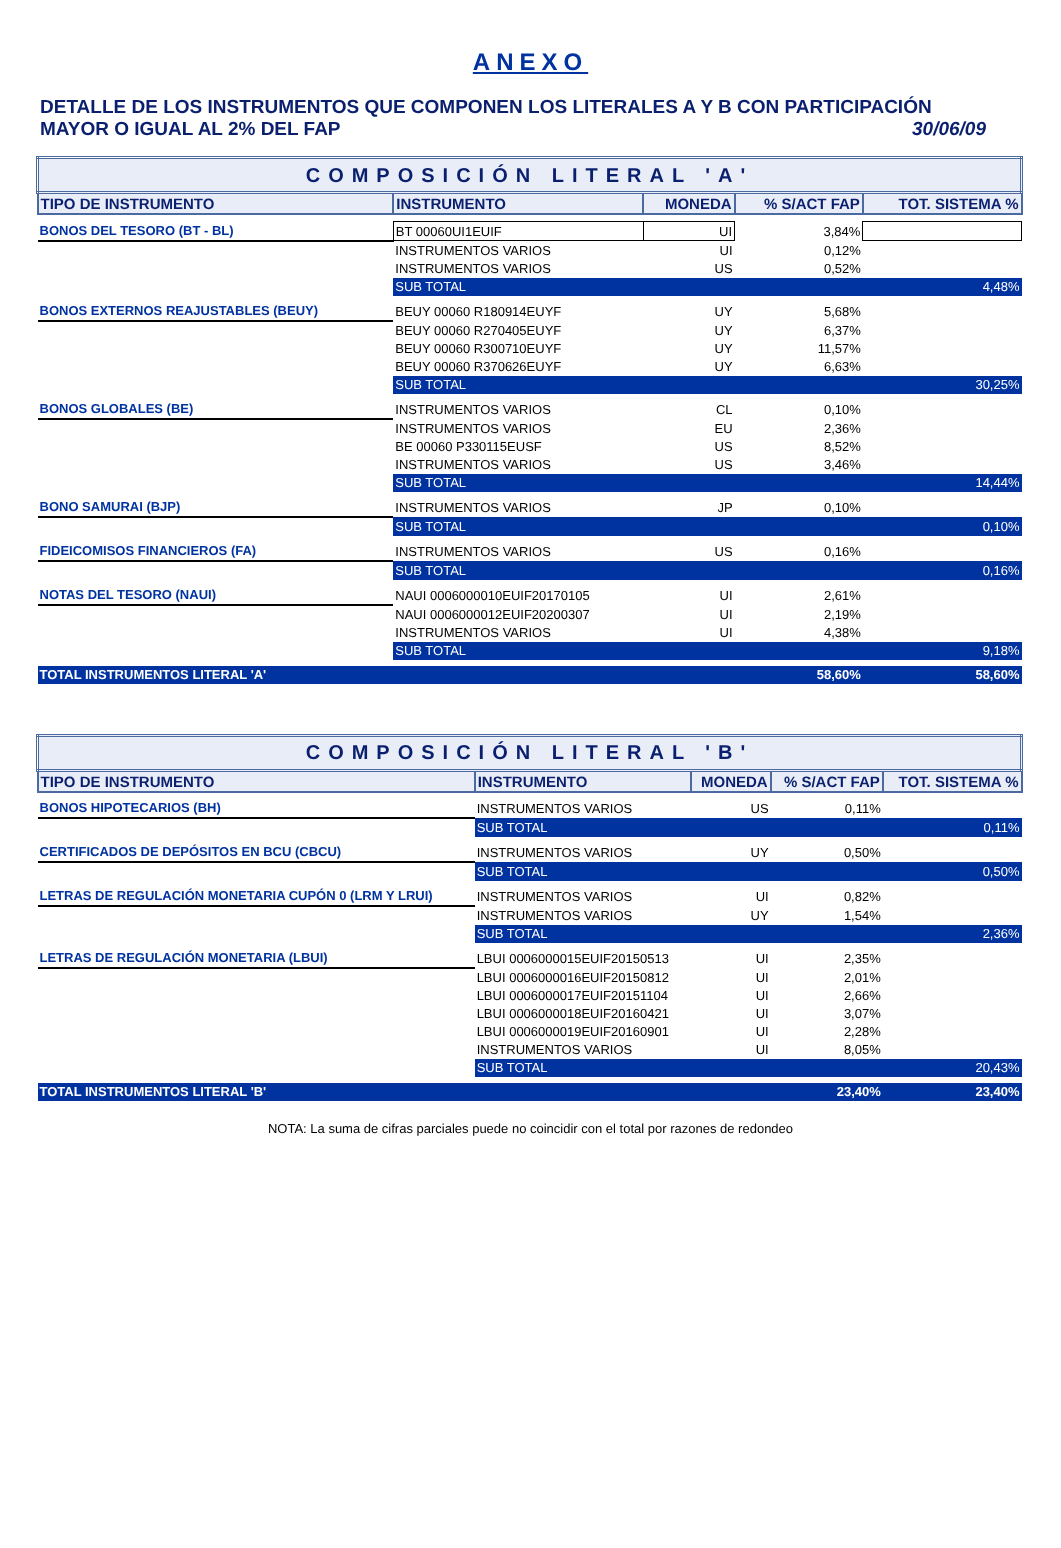ANEXO
DETALLE DE LOS INSTRUMENTOS QUE COMPONEN LOS LITERALES A Y B CON PARTICIPACIÓN
MAYOR O IGUAL AL 2% DEL FAP 30/06/09
| COMPOSICIÓN LITERAL 'A' | | | | |
| TIPO DE INSTRUMENTO | INSTRUMENTO | MONEDA | % S/ACT FAP | TOT. SISTEMA % |
| BONOS DEL TESORO (BT - BL) | BT 00060UI1EUIF | UI | 3,84% | |
| | INSTRUMENTOS VARIOS | UI | 0,12% | |
| | INSTRUMENTOS VARIOS | US | 0,52% | |
| | SUB TOTAL | | | 4,48% |
| BONOS EXTERNOS REAJUSTABLES (BEUY) | BEUY 00060 R180914EUYF | UY | 5,68% | |
| | BEUY 00060 R270405EUYF | UY | 6,37% | |
| | BEUY 00060 R300710EUYF | UY | 11,57% | |
| | BEUY 00060 R370626EUYF | UY | 6,63% | |
| | SUB TOTAL | | | 30,25% |
| BONOS GLOBALES (BE) | INSTRUMENTOS VARIOS | CL | 0,10% | |
| | INSTRUMENTOS VARIOS | EU | 2,36% | |
| | BE 00060 P330115EUSF | US | 8,52% | |
| | INSTRUMENTOS VARIOS | US | 3,46% | |
| | SUB TOTAL | | | 14,44% |
| BONO SAMURAI (BJP) | INSTRUMENTOS VARIOS | JP | 0,10% | |
| | SUB TOTAL | | | 0,10% |
| FIDEICOMISOS FINANCIEROS (FA) | INSTRUMENTOS VARIOS | US | 0,16% | |
| | SUB TOTAL | | | 0,16% |
| NOTAS DEL TESORO (NAUI) | NAUI 0006000010EUIF20170105 | UI | 2,61% | |
| | NAUI 0006000012EUIF20200307 | UI | 2,19% | |
| | INSTRUMENTOS VARIOS | UI | 4,38% | |
| | SUB TOTAL | | | 9,18% |
| TOTAL INSTRUMENTOS LITERAL 'A' | | | 58,60% | 58,60% |
| COMPOSICIÓN LITERAL 'B' | | | | |
| TIPO DE INSTRUMENTO | INSTRUMENTO | MONEDA | % S/ACT FAP | TOT. SISTEMA % |
| BONOS HIPOTECARIOS (BH) | INSTRUMENTOS VARIOS | US | 0,11% | |
| | SUB TOTAL | | | 0,11% |
| CERTIFICADOS DE DEPÓSITOS EN BCU (CBCU) | INSTRUMENTOS VARIOS | UY | 0,50% | |
| | SUB TOTAL | | | 0,50% |
| LETRAS DE REGULACIÓN MONETARIA CUPÓN 0 (LRM Y LRUI) | INSTRUMENTOS VARIOS | UI | 0,82% | |
| | INSTRUMENTOS VARIOS | UY | 1,54% | |
| | SUB TOTAL | | | 2,36% |
| LETRAS DE REGULACIÓN MONETARIA (LBUI) | LBUI 0006000015EUIF20150513 | UI | 2,35% | |
| | LBUI 0006000016EUIF20150812 | UI | 2,01% | |
| | LBUI 0006000017EUIF20151104 | UI | 2,66% | |
| | LBUI 0006000018EUIF20160421 | UI | 3,07% | |
| | LBUI 0006000019EUIF20160901 | UI | 2,28% | |
| | INSTRUMENTOS VARIOS | UI | 8,05% | |
| | SUB TOTAL | | | 20,43% |
| TOTAL INSTRUMENTOS LITERAL 'B' | | | 23,40% | 23,40% |
NOTA: La suma de cifras parciales puede no coincidir con el total por razones de redondeo